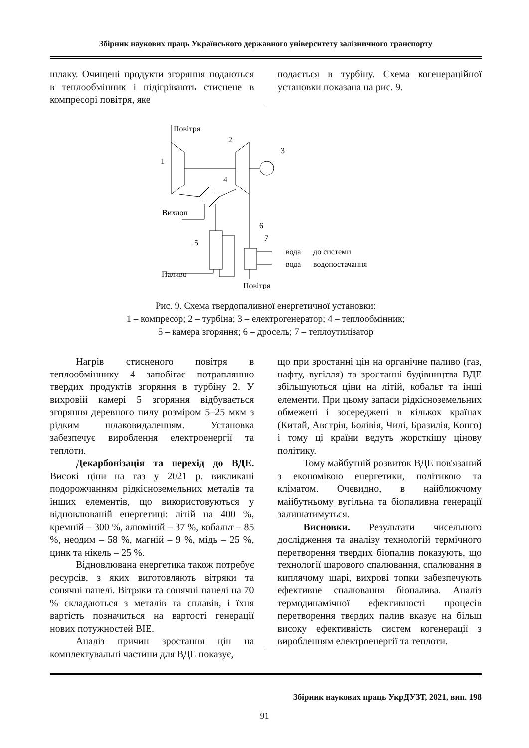Збірник наукових праць Українського державного університету залізничного транспорту
шлаку. Очищені продукти згоряння подаються в теплообмінник і підігрівають стиснене в компресорі повітря, яке
подається в турбіну. Схема когенераційної установки показана на рис. 9.
Повітря
1
2
3
4
Вихлоп
5
6
7
Паливо
Повітря
вода
вода
до системи
водопостачання
Рис. 9. Схема твердопаливної енергетичної установки:
1 – компресор; 2 – турбіна; 3 – електрогенератор; 4 – теплообмінник;
5 – камера згоряння; 6 – дросель; 7 – теплоутилізатор
Нагрів стисненого повітря в теплообміннику 4 запобігає потраплянню твердих продуктів згоряння в турбіну 2. У вихровій камері 5 згоряння відбувається згоряння деревного пилу розміром 5–25 мкм з рідким шлаковидаленням. Установка забезпечує вироблення електроенергії та теплоти.
Декарбонізація та перехід до ВДЕ. Високі ціни на газ у 2021 р. викликані подорожчанням рідкісноземельних металів та інших елементів, що використовуються у відновлюваній енергетиці: літій на 400 %, кремній – 300 %, алюміній – 37 %, кобальт – 85 %, неодим – 58 %, магній – 9 %, мідь – 25 %, цинк та нікель – 25 %.
Відновлювана енергетика також потребує ресурсів, з яких виготовляють вітряки та сонячні панелі. Вітряки та сонячні панелі на 70 % складаються з металів та сплавів, і їхня вартість позначиться на вартості генерації нових потужностей ВІЕ.
Аналіз причин зростання цін на комплектувальні частини для ВДЕ показує,
що при зростанні цін на органічне паливо (газ, нафту, вугілля) та зростанні будівництва ВДЕ збільшуються ціни на літій, кобальт та інші елементи. При цьому запаси рідкісноземельних обмежені і зосереджені в кількох країнах (Китай, Австрія, Болівія, Чилі, Бразилія, Конго) і тому ці країни ведуть жорсткішу цінову політику.
Тому майбутній розвиток ВДЕ пов'язаний з економікою енергетики, політикою та кліматом. Очевидно, в найближчому майбутньому вугільна та біопаливна генерації залишатимуться.
Висновки. Результати чисельного дослідження та аналізу технологій термічного перетворення твердих біопалив показують, що технології шарового спалювання, спалювання в киплячому шарі, вихрові топки забезпечують ефективне спалювання біопалива. Аналіз термодинамічної ефективності процесів перетворення твердих палив вказує на більш високу ефективність систем когенерації з виробленням електроенергії та теплоти.
Збірник наукових праць УкрДУЗТ, 2021, вип. 198
91